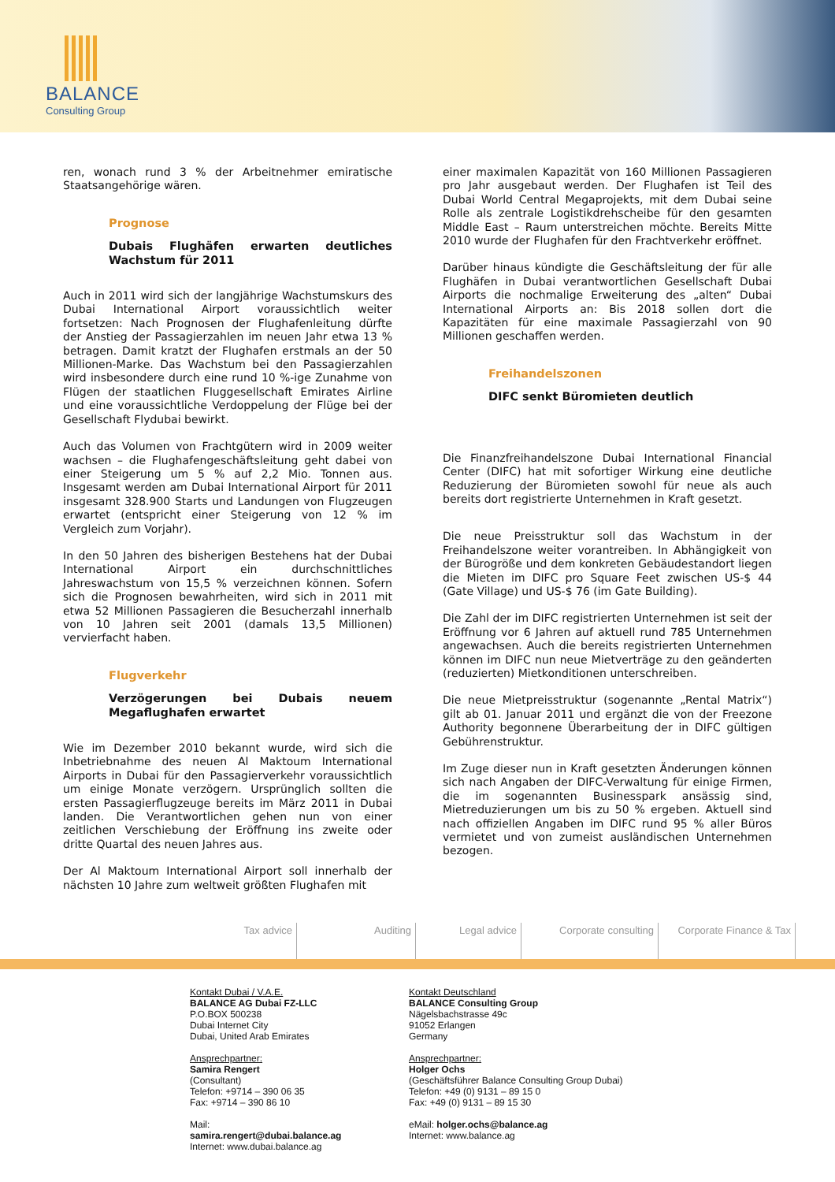BALANCE
Consulting Group
ren, wonach rund 3 % der Arbeitnehmer emiratische Staatsangehörige wären.
Prognose
Dubais Flughäfen erwarten deutliches Wachstum für 2011
Auch in 2011 wird sich der langjährige Wachstumskurs des Dubai International Airport voraussichtlich weiter fortsetzen: Nach Prognosen der Flughafenleitung dürfte der Anstieg der Passagierzahlen im neuen Jahr etwa 13 % betragen. Damit kratzt der Flughafen erstmals an der 50 Millionen-Marke. Das Wachstum bei den Passagierzahlen wird insbesondere durch eine rund 10 %-ige Zunahme von Flügen der staatlichen Fluggesellschaft Emirates Airline und eine voraussichtliche Verdoppelung der Flüge bei der Gesellschaft Flydubai bewirkt.
Auch das Volumen von Frachtgütern wird in 2009 weiter wachsen – die Flughafengeschäftsleitung geht dabei von einer Steigerung um 5 % auf 2,2 Mio. Tonnen aus. Insgesamt werden am Dubai International Airport für 2011 insgesamt 328.900 Starts und Landungen von Flugzeugen erwartet (entspricht einer Steigerung von 12 % im Vergleich zum Vorjahr).
In den 50 Jahren des bisherigen Bestehens hat der Dubai International Airport ein durchschnittliches Jahreswachstum von 15,5 % verzeichnen können. Sofern sich die Prognosen bewahrheiten, wird sich in 2011 mit etwa 52 Millionen Passagieren die Besucherzahl innerhalb von 10 Jahren seit 2001 (damals 13,5 Millionen) vervierfacht haben.
Flugverkehr
Verzögerungen bei Dubais neuem Megaflughafen erwartet
Wie im Dezember 2010 bekannt wurde, wird sich die Inbetriebnahme des neuen Al Maktoum International Airports in Dubai für den Passagierverkehr voraussichtlich um einige Monate verzögern. Ursprünglich sollten die ersten Passagierflugzeuge bereits im März 2011 in Dubai landen. Die Verantwortlichen gehen nun von einer zeitlichen Verschiebung der Eröffnung ins zweite oder dritte Quartal des neuen Jahres aus.
Der Al Maktoum International Airport soll innerhalb der nächsten 10 Jahre zum weltweit größten Flughafen mit
einer maximalen Kapazität von 160 Millionen Passagieren pro Jahr ausgebaut werden. Der Flughafen ist Teil des Dubai World Central Megaprojekts, mit dem Dubai seine Rolle als zentrale Logistikdrehscheibe für den gesamten Middle East – Raum unterstreichen möchte. Bereits Mitte 2010 wurde der Flughafen für den Frachtverkehr eröffnet.
Darüber hinaus kündigte die Geschäftsleitung der für alle Flughäfen in Dubai verantwortlichen Gesellschaft Dubai Airports die nochmalige Erweiterung des „alten“ Dubai International Airports an: Bis 2018 sollen dort die Kapazitäten für eine maximale Passagierzahl von 90 Millionen geschaffen werden.
Freihandelszonen
DIFC senkt Büromieten deutlich
Die Finanzfreihandelszone Dubai International Financial Center (DIFC) hat mit sofortiger Wirkung eine deutliche Reduzierung der Büromieten sowohl für neue als auch bereits dort registrierte Unternehmen in Kraft gesetzt.
Die neue Preisstruktur soll das Wachstum in der Freihandelszone weiter vorantreiben. In Abhängigkeit von der Bürogröße und dem konkreten Gebäudestandort liegen die Mieten im DIFC pro Square Feet zwischen US-$ 44 (Gate Village) und US-$ 76 (im Gate Building).
Die Zahl der im DIFC registrierten Unternehmen ist seit der Eröffnung vor 6 Jahren auf aktuell rund 785 Unternehmen angewachsen. Auch die bereits registrierten Unternehmen können im DIFC nun neue Mietverträge zu den geänderten (reduzierten) Mietkonditionen unterschreiben.
Die neue Mietpreisstruktur (sogenannte „Rental Matrix“) gilt ab 01. Januar 2011 und ergänzt die von der Freezone Authority begonnene Überarbeitung der in DIFC gültigen Gebührenstruktur.
Im Zuge dieser nun in Kraft gesetzten Änderungen können sich nach Angaben der DIFC-Verwaltung für einige Firmen, die im sogenannten Businesspark ansässig sind, Mietreduzierungen um bis zu 50 % ergeben. Aktuell sind nach offiziellen Angaben im DIFC rund 95 % aller Büros vermietet und von zumeist ausländischen Unternehmen bezogen.
Tax advice Auditing Legal advice Corporate consulting Corporate Finance & Tax
Kontakt Dubai / V.A.E.
BALANCE AG Dubai FZ-LLC
P.O.BOX 500238
Dubai Internet City
Dubai, United Arab Emirates
Ansprechpartner:
Samira Rengert
(Consultant)
Telefon: +9714 – 390 06 35
Fax: +9714 – 390 86 10
Mail:
samira.rengert@dubai.balance.ag
Internet: www.dubai.balance.ag
Kontakt Deutschland
BALANCE Consulting Group
Nägelsbachstrasse 49c
91052 Erlangen
Germany
Ansprechpartner:
Holger Ochs
(Geschäftsführer Balance Consulting Group Dubai)
Telefon: +49 (0) 9131 – 89 15 0
Fax: +49 (0) 9131 – 89 15 30
eMail: holger.ochs@balance.ag
Internet: www.balance.ag